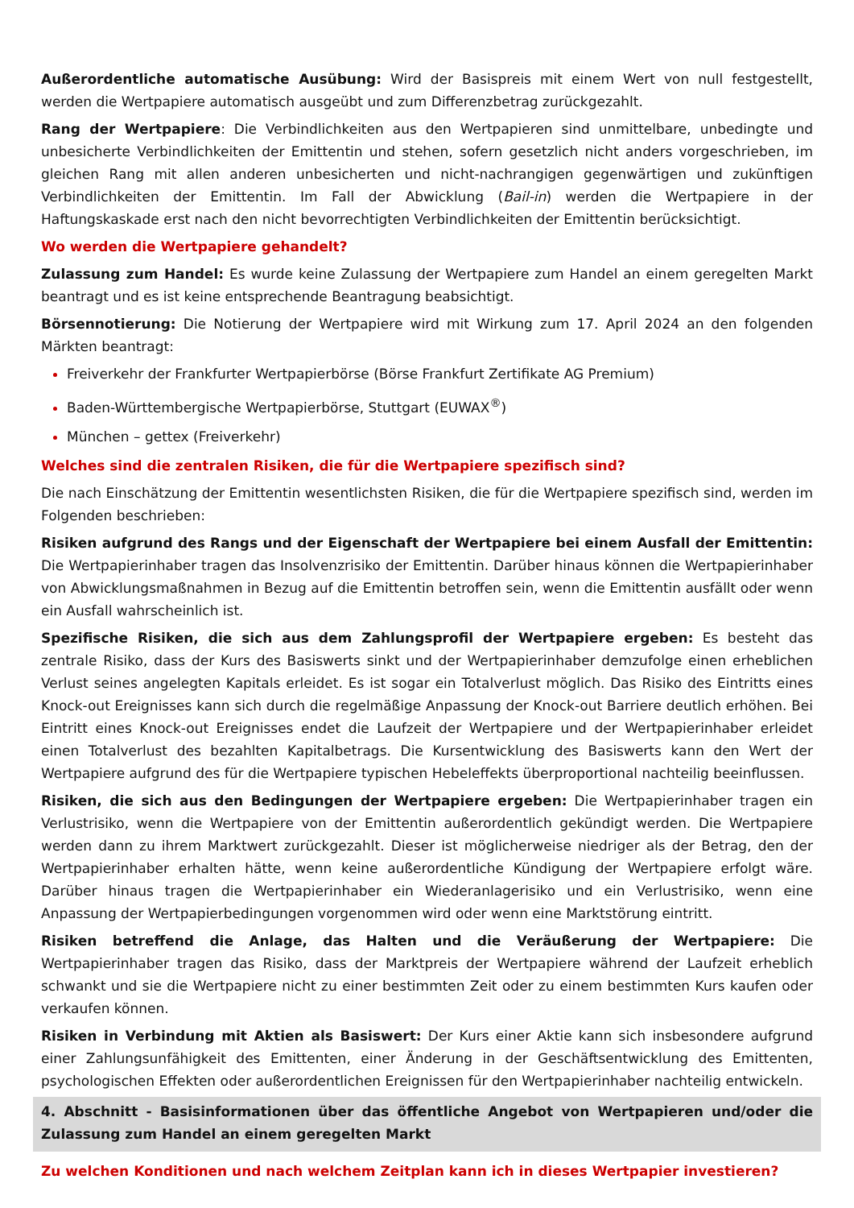Außerordentliche automatische Ausübung: Wird der Basispreis mit einem Wert von null festgestellt, werden die Wertpapiere automatisch ausgeübt und zum Differenzbetrag zurückgezahlt.
Rang der Wertpapiere: Die Verbindlichkeiten aus den Wertpapieren sind unmittelbare, unbedingte und unbesicherte Verbindlichkeiten der Emittentin und stehen, sofern gesetzlich nicht anders vorgeschrieben, im gleichen Rang mit allen anderen unbesicherten und nicht-nachrangigen gegenwärtigen und zukünftigen Verbindlichkeiten der Emittentin. Im Fall der Abwicklung (Bail-in) werden die Wertpapiere in der Haftungskaskade erst nach den nicht bevorrechtigten Verbindlichkeiten der Emittentin berücksichtigt.
Wo werden die Wertpapiere gehandelt?
Zulassung zum Handel: Es wurde keine Zulassung der Wertpapiere zum Handel an einem geregelten Markt beantragt und es ist keine entsprechende Beantragung beabsichtigt.
Börsennotierung: Die Notierung der Wertpapiere wird mit Wirkung zum 17. April 2024 an den folgenden Märkten beantragt:
Freiverkehr der Frankfurter Wertpapierbörse (Börse Frankfurt Zertifikate AG Premium)
Baden-Württembergische Wertpapierbörse, Stuttgart (EUWAX<sup>®</sup>)
München – gettex (Freiverkehr)
Welches sind die zentralen Risiken, die für die Wertpapiere spezifisch sind?
Die nach Einschätzung der Emittentin wesentlichsten Risiken, die für die Wertpapiere spezifisch sind, werden im Folgenden beschrieben:
Risiken aufgrund des Rangs und der Eigenschaft der Wertpapiere bei einem Ausfall der Emittentin: Die Wertpapierinhaber tragen das Insolvenzrisiko der Emittentin. Darüber hinaus können die Wertpapierinhaber von Abwicklungsmaßnahmen in Bezug auf die Emittentin betroffen sein, wenn die Emittentin ausfällt oder wenn ein Ausfall wahrscheinlich ist.
Spezifische Risiken, die sich aus dem Zahlungsprofil der Wertpapiere ergeben: Es besteht das zentrale Risiko, dass der Kurs des Basiswerts sinkt und der Wertpapierinhaber demzufolge einen erheblichen Verlust seines angelegten Kapitals erleidet. Es ist sogar ein Totalverlust möglich. Das Risiko des Eintritts eines Knock-out Ereignisses kann sich durch die regelmäßige Anpassung der Knock-out Barriere deutlich erhöhen. Bei Eintritt eines Knock-out Ereignisses endet die Laufzeit der Wertpapiere und der Wertpapierinhaber erleidet einen Totalverlust des bezahlten Kapitalbetrags. Die Kursentwicklung des Basiswerts kann den Wert der Wertpapiere aufgrund des für die Wertpapiere typischen Hebeleffekts überproportional nachteilig beeinflussen.
Risiken, die sich aus den Bedingungen der Wertpapiere ergeben: Die Wertpapierinhaber tragen ein Verlustrisiko, wenn die Wertpapiere von der Emittentin außerordentlich gekündigt werden. Die Wertpapiere werden dann zu ihrem Marktwert zurückgezahlt. Dieser ist möglicherweise niedriger als der Betrag, den der Wertpapierinhaber erhalten hätte, wenn keine außerordentliche Kündigung der Wertpapiere erfolgt wäre. Darüber hinaus tragen die Wertpapierinhaber ein Wiederanlagerisiko und ein Verlustrisiko, wenn eine Anpassung der Wertpapierbedingungen vorgenommen wird oder wenn eine Marktstörung eintritt.
Risiken betreffend die Anlage, das Halten und die Veräußerung der Wertpapiere: Die Wertpapierinhaber tragen das Risiko, dass der Marktpreis der Wertpapiere während der Laufzeit erheblich schwankt und sie die Wertpapiere nicht zu einer bestimmten Zeit oder zu einem bestimmten Kurs kaufen oder verkaufen können.
Risiken in Verbindung mit Aktien als Basiswert: Der Kurs einer Aktie kann sich insbesondere aufgrund einer Zahlungsunfähigkeit des Emittenten, einer Änderung in der Geschäftsentwicklung des Emittenten, psychologischen Effekten oder außerordentlichen Ereignissen für den Wertpapierinhaber nachteilig entwickeln.
4. Abschnitt - Basisinformationen über das öffentliche Angebot von Wertpapieren und/oder die Zulassung zum Handel an einem geregelten Markt
Zu welchen Konditionen und nach welchem Zeitplan kann ich in dieses Wertpapier investieren?